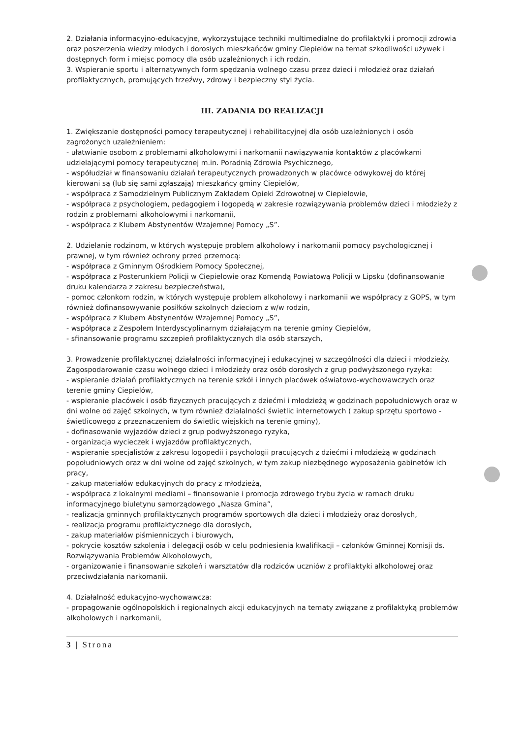2. Działania informacyjno-edukacyjne, wykorzystujące techniki multimedialne do profilaktyki i promocji zdrowia oraz poszerzenia wiedzy młodych i dorosłych mieszkańców gminy Ciepielów na temat szkodliwości używek i dostępnych form i miejsc pomocy dla osób uzależnionych i ich rodzin.
3. Wspieranie sportu i alternatywnych form spędzania wolnego czasu przez dzieci i młodzież oraz działań profilaktycznych, promujących trzeźwy, zdrowy i bezpieczny styl życia.
III. ZADANIA DO REALIZACJI
1. Zwiększanie dostępności pomocy terapeutycznej i rehabilitacyjnej dla osób uzależnionych i osób zagrożonych uzależnieniem:
- ułatwianie osobom z problemami alkoholowymi i narkomanii nawiązywania kontaktów z placówkami udzielającymi pomocy terapeutycznej m.in. Poradnią Zdrowia Psychicznego,
- współudział w finansowaniu działań terapeutycznych prowadzonych w placówce odwykowej do której kierowani są (lub się sami zgłaszają) mieszkańcy gminy Ciepielów,
- współpraca z Samodzielnym Publicznym Zakładem Opieki Zdrowotnej w Ciepielowie,
- współpraca z psychologiem, pedagogiem i logopedą w zakresie rozwiązywania problemów dzieci i młodzieży z rodzin z problemami alkoholowymi i narkomanii,
- współpraca z Klubem Abstynentów Wzajemnej Pomocy „S”.
2. Udzielanie rodzinom, w których występuje problem alkoholowy i narkomanii pomocy psychologicznej i prawnej, w tym również ochrony przed przemocą:
- współpraca z Gminnym Ośrodkiem Pomocy Społecznej,
- współpraca z Posterunkiem Policji w Ciepielowie oraz Komendą Powiatową Policji w Lipsku (dofinansowanie druku kalendarza z zakresu bezpieczeństwa),
- pomoc członkom rodzin, w których występuje problem alkoholowy i narkomanii we współpracy z GOPS, w tym również dofinansowywanie posiłków szkolnych dzieciom z w/w rodzin,
- współpraca z Klubem Abstynentów Wzajemnej Pomocy „S”,
- współpraca z Zespołem Interdyscyplinarnym działającym na terenie gminy Ciepielów,
- sfinansowanie programu szczepień profilaktycznych dla osób starszych,
3. Prowadzenie profilaktycznej działalności informacyjnej i edukacyjnej w szczególności dla dzieci i młodzieży. Zagospodarowanie czasu wolnego dzieci i młodzieży oraz osób dorosłych z grup podwyższonego ryzyka:
- wspieranie działań profilaktycznych na terenie szkół i innych placówek oświatowo-wychowawczych oraz terenie gminy Ciepielów,
- wspieranie placówek i osób fizycznych pracujących z dziećmi i młodzieżą w godzinach popołudniowych oraz w dni wolne od zajęć szkolnych, w tym również działalności świetlic internetowych ( zakup sprzętu sportowo - świetlicowego z przeznaczeniem do świetlic wiejskich na terenie gminy),
- dofinasowanie wyjazdów dzieci z grup podwyższonego ryzyka,
- organizacja wycieczek i wyjazdów profilaktycznych,
- wspieranie specjalistów z zakresu logopedii i psychologii pracujących z dziećmi i młodzieżą w godzinach popołudniowych oraz w dni wolne od zajęć szkolnych, w tym zakup niezbędnego wyposażenia gabinetów ich pracy,
- zakup materiałów edukacyjnych do pracy z młodzieżą,
- współpraca z lokalnymi mediami – finansowanie i promocja zdrowego trybu życia w ramach druku informacyjnego biuletynu samorządowego „Nasza Gmina”,
- realizacja gminnych profilaktycznych programów sportowych dla dzieci i młodzieży oraz dorosłych,
- realizacja programu profilaktycznego dla dorosłych,
- zakup materiałów piśmienniczych i biurowych,
- pokrycie kosztów szkolenia i delegacji osób w celu podniesienia kwalifikacji – członków Gminnej Komisji ds. Rozwiązywania Problemów Alkoholowych,
- organizowanie i finansowanie szkoleń i warsztatów dla rodziców uczniów z profilaktyki alkoholowej oraz przeciwdziałania narkomanii.
4. Działalność edukacyjno-wychowawcza:
- propagowanie ogólnopolskich i regionalnych akcji edukacyjnych na tematy związane z profilaktyką problemów alkoholowych i narkomanii,
3 | Strona